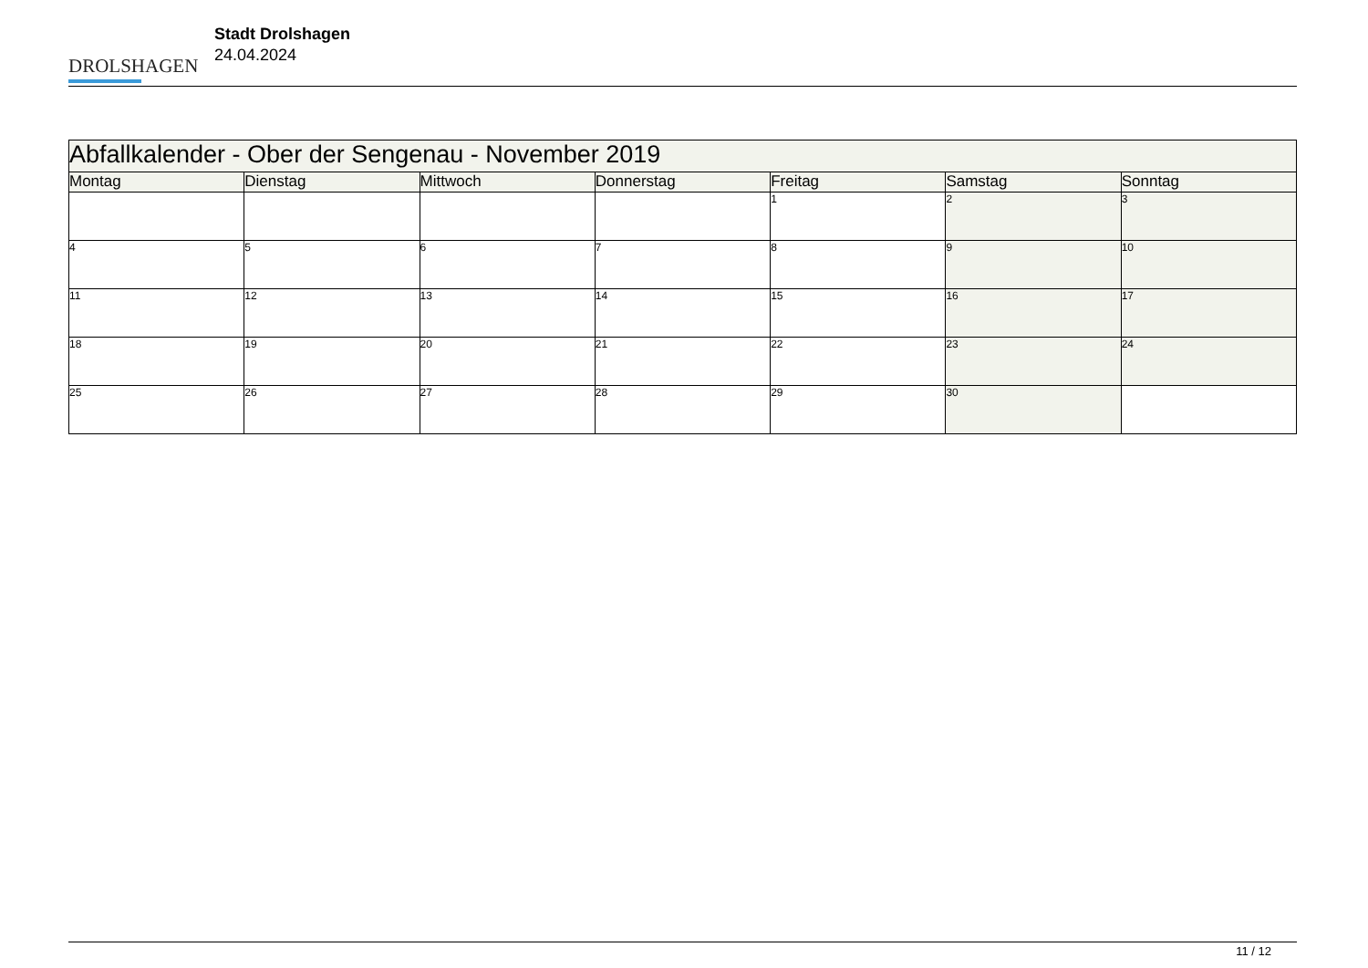DROLSHAGEN
Stadt Drolshagen
24.04.2024
| Abfallkalender - Ober der Sengenau - November 2019 | | | | | | |
| --- | --- | --- | --- | --- | --- | --- |
| Montag | Dienstag | Mittwoch | Donnerstag | Freitag | Samstag | Sonntag |
| | | | | 1 | 2 | 3 |
| 4 | 5 | 6 | 7 | 8 | 9 | 10 |
| 11 | 12 | 13 | 14 | 15 | 16 | 17 |
| 18 | 19 | 20 | 21 | 22 | 23 | 24 |
| 25 | 26 | 27 | 28 | 29 | 30 | |
11 / 12